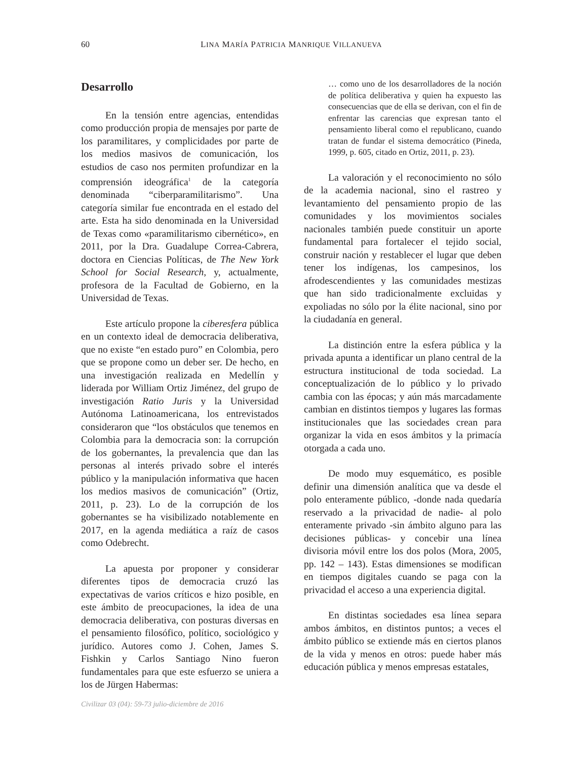60
LINA MARÍA PATRICIA MANRIQUE VILLANUEVA
Desarrollo
En la tensión entre agencias, entendidas como producción propia de mensajes por parte de los paramilitares, y complicidades por parte de los medios masivos de comunicación, los estudios de caso nos permiten profundizar en la comprensión ideográfica<sup>1</sup> de la categoría denominada “ciberparamilitarismo”. Una categoría similar fue encontrada en el estado del arte. Esta ha sido denominada en la Universidad de Texas como «paramilitarismo cibernético», en 2011, por la Dra. Guadalupe Correa-Cabrera, doctora en Ciencias Políticas, de The New York School for Social Research, y, actualmente, profesora de la Facultad de Gobierno, en la Universidad de Texas.
Este artículo propone la ciberesfera pública en un contexto ideal de democracia deliberativa, que no existe “en estado puro” en Colombia, pero que se propone como un deber ser. De hecho, en una investigación realizada en Medellín y liderada por William Ortiz Jiménez, del grupo de investigación Ratio Juris y la Universidad Autónoma Latinoamericana, los entrevistados consideraron que “los obstáculos que tenemos en Colombia para la democracia son: la corrupción de los gobernantes, la prevalencia que dan las personas al interés privado sobre el interés público y la manipulación informativa que hacen los medios masivos de comunicación” (Ortiz, 2011, p. 23). Lo de la corrupción de los gobernantes se ha visibilizado notablemente en 2017, en la agenda mediática a raíz de casos como Odebrecht.
La apuesta por proponer y considerar diferentes tipos de democracia cruzó las expectativas de varios críticos e hizo posible, en este ámbito de preocupaciones, la idea de una democracia deliberativa, con posturas diversas en el pensamiento filosófico, político, sociológico y jurídico. Autores como J. Cohen, James S. Fishkin y Carlos Santiago Nino fueron fundamentales para que este esfuerzo se uniera a los de Jürgen Habermas:
… como uno de los desarrolladores de la noción de política deliberativa y quien ha expuesto las consecuencias que de ella se derivan, con el fin de enfrentar las carencias que expresan tanto el pensamiento liberal como el republicano, cuando tratan de fundar el sistema democrático (Pineda, 1999, p. 605, citado en Ortiz, 2011, p. 23).
La valoración y el reconocimiento no sólo de la academia nacional, sino el rastreo y levantamiento del pensamiento propio de las comunidades y los movimientos sociales nacionales también puede constituir un aporte fundamental para fortalecer el tejido social, construir nación y restablecer el lugar que deben tener los indígenas, los campesinos, los afrodescendientes y las comunidades mestizas que han sido tradicionalmente excluidas y expoliadas no sólo por la élite nacional, sino por la ciudadanía en general.
La distinción entre la esfera pública y la privada apunta a identificar un plano central de la estructura institucional de toda sociedad. La conceptualización de lo público y lo privado cambia con las épocas; y aún más marcadamente cambian en distintos tiempos y lugares las formas institucionales que las sociedades crean para organizar la vida en esos ámbitos y la primacía otorgada a cada uno.
De modo muy esquemático, es posible definir una dimensión analítica que va desde el polo enteramente público, -donde nada quedaría reservado a la privacidad de nadie- al polo enteramente privado -sin ámbito alguno para las decisiones públicas- y concebir una línea divisoria móvil entre los dos polos (Mora, 2005, pp. 142 – 143). Estas dimensiones se modifican en tiempos digitales cuando se paga con la privacidad el acceso a una experiencia digital.
En distintas sociedades esa línea separa ambos ámbitos, en distintos puntos; a veces el ámbito público se extiende más en ciertos planos de la vida y menos en otros: puede haber más educación pública y menos empresas estatales,
Civilizar 03 (04): 59-73 julio-diciembre de 2016